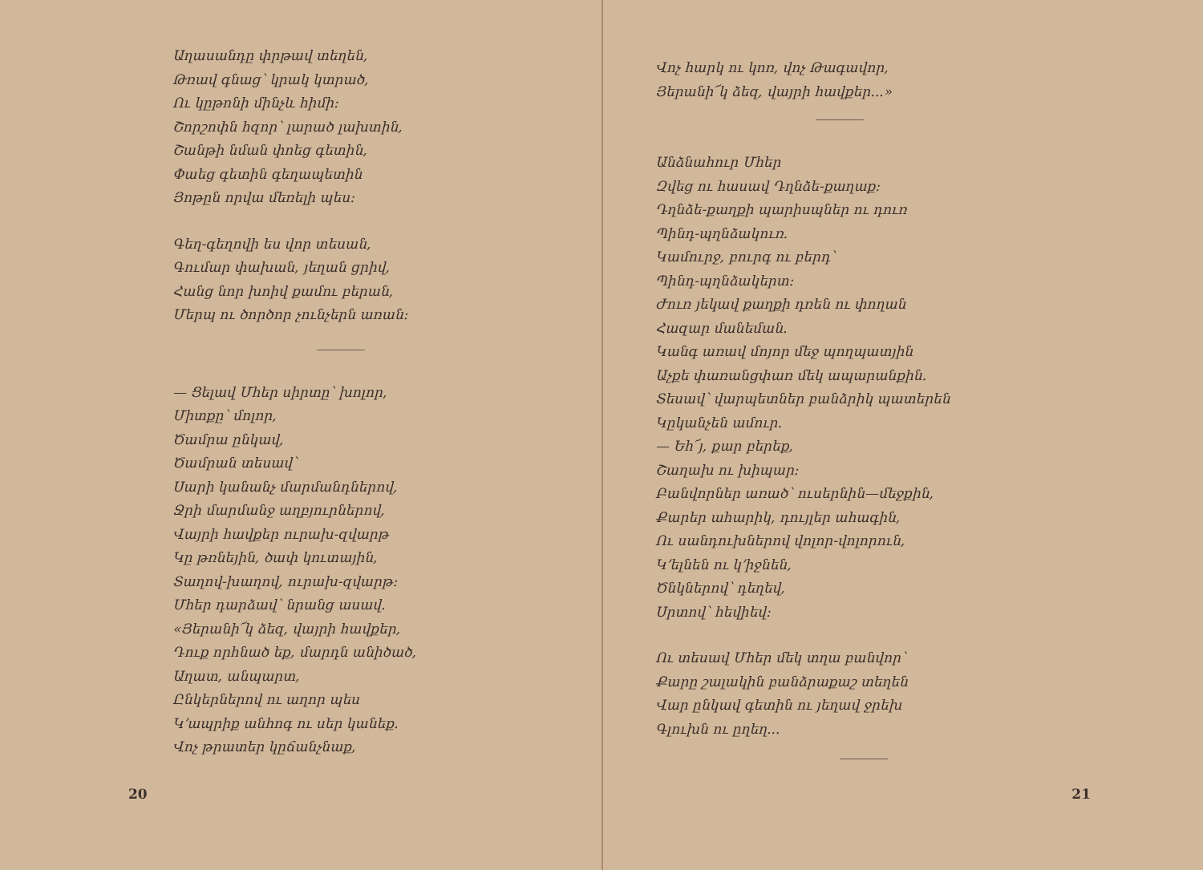Աղասանդը փրթավ տեղեն,
Թռավ գնաց՝ կրակ կտրած,
Ու կըթոնի մինչև հիմի։
Շորշոփն հզոր՝ լարած լախտին,
Շանթի նման փոեց գետին,
Փաեց գետին գեղապետին
Յոթըն որվա մեռելի պես։
Գեղ-գեղովի ես վոր տեսան,
Գումար փախան, յեղան ցրիվ,
Հանց նոր խոիվ քամու բերան,
Մերպ ու ծործոր չունչերն առան։
— Ցելավ Մհեր սիրտը՝ խոլոր,
Միտքը՝ մոլոր,
Ծամրա ընկավ,
Ծամրան տեսավ՝
Սարի կանանչ մարմանդներով,
Ջրի մարմանջ աղբյուրներով,
Վայրի հավքեր ուրախ-զվարթ
Կը թռնեյին, ծափ կուտային,
Տաղով-խաղով, ուրախ-զվարթ։
Մհեր դարձավ՝ նրանց ասավ.
«Յերանի՜կ ձեզ, վայրի հավքեր,
Դուք որհնած եք, մարդն անիծած,
Աղատ, անպարտ,
Ընկերներով ու աղոր պես
Կ՚ապրիք անհոգ ու սեր կանեք.
Վոչ թրատեր կըճանչնաք,
20
Վոչ հարկ ու կոռ, վոչ Թագավոր,
Յերանի՜կ ձեզ, վայրի հավքեր...»
Անձնահուր Մհեր
Զվեց ու հասավ Դղնձե-քաղաք։
Դղնձե-քաղքի պարիսպներ ու դուռ
Պինդ-պղնձակուռ.
Կամուրջ, բուրգ ու բերդ՝
Պինդ-պղնձակերտ։
Ժուռ յեկավ քաղքի դռեն ու փողան
Հազար մանեման.
Կանգ առավ մոյոր մեջ պողպատյին
Աչքե փառանցփառ մեկ ապարանքին.
Տեսավ՝ վարպետներ բանձրիկ պատերեն
Կըկանչեն ամուր.
— Եհ՜յ, քար բերեք,
Շաղախ ու խիպար։
Բանվորներ առած՝ ուսերնին—մեջքին,
Քարեր ահարիկ, դույլեր ահագին,
Ու սանդուխներով վոլոր-վոլորուն,
Կ՚ելնեն ու կ՚իջնեն,
Ծնկներով՝ դեղեվ,
Սրտով՝ հեվիեվ։
Ու տեսավ Մհեր մեկ տղա բանվոր՝
Քարը շալակին բանձրաքաշ տեղեն
Վար ընկավ գետին ու յեղավ ջրեխ
Գլուխն ու ըղեղ...
21